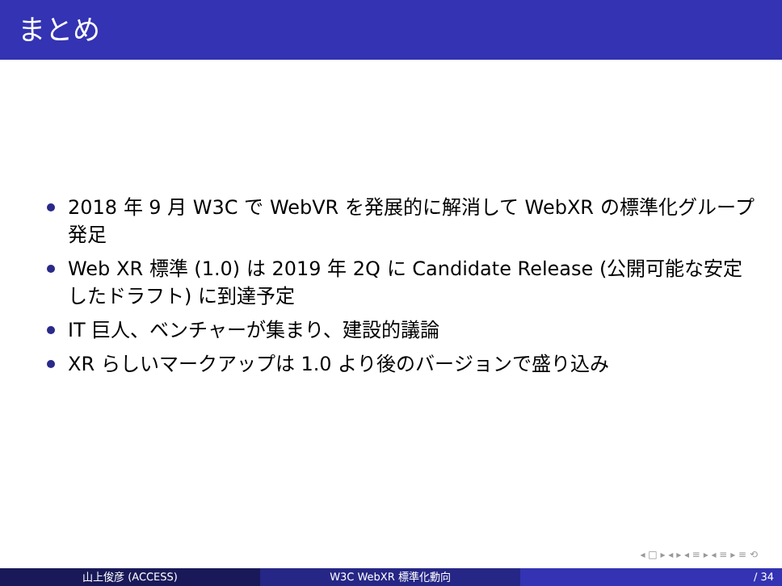まとめ
2018 年 9 月 W3C で WebVR を発展的に解消して WebXR の標準化グループ発足
Web XR 標準 (1.0) は 2019 年 2Q に Candidate Release (公開可能な安定したドラフト) に到達予定
IT 巨人、ベンチャーが集まり、建設的議論
XR らしいマークアップは 1.0 より後のバージョンで盛り込み
◂ □ ▸ ◂ ▸ ◂ ≡ ▸ ◂ ≡ ▸ ≡ ⟲
山上俊彦 (ACCESS) W3C WebXR 標準化動向 / 34